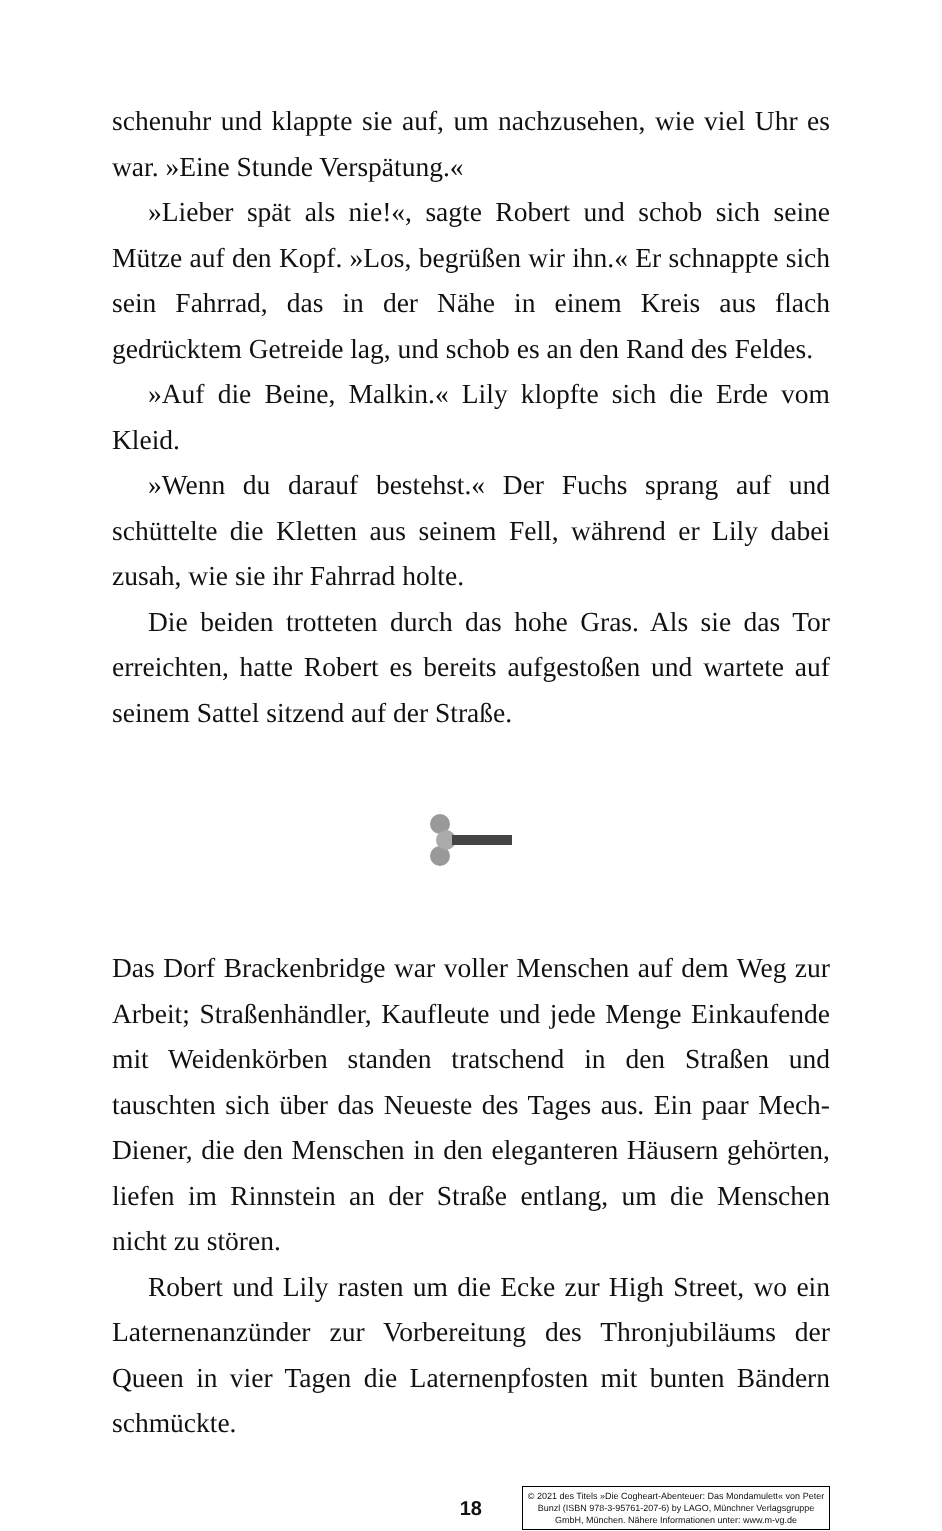schenuhr und klappte sie auf, um nachzusehen, wie viel Uhr es war. »Eine Stunde Verspätung.«
»Lieber spät als nie!«, sagte Robert und schob sich seine Mütze auf den Kopf. »Los, begrüßen wir ihn.« Er schnappte sich sein Fahrrad, das in der Nähe in einem Kreis aus flach gedrücktem Getreide lag, und schob es an den Rand des Feldes.
»Auf die Beine, Malkin.« Lily klopfte sich die Erde vom Kleid.
»Wenn du darauf bestehst.« Der Fuchs sprang auf und schüttelte die Kletten aus seinem Fell, während er Lily dabei zusah, wie sie ihr Fahrrad holte.
Die beiden trotteten durch das hohe Gras. Als sie das Tor erreichten, hatte Robert es bereits aufgestoßen und wartete auf seinem Sattel sitzend auf der Straße.
Das Dorf Brackenbridge war voller Menschen auf dem Weg zur Arbeit; Straßenhändler, Kaufleute und jede Menge Einkaufende mit Weidenkörben standen tratschend in den Straßen und tauschten sich über das Neueste des Tages aus. Ein paar Mech-Diener, die den Menschen in den eleganteren Häusern gehörten, liefen im Rinnstein an der Straße entlang, um die Menschen nicht zu stören.
Robert und Lily rasten um die Ecke zur High Street, wo ein Laternenanzünder zur Vorbereitung des Thronjubiläums der Queen in vier Tagen die Laternenpfosten mit bunten Bändern schmückte.
18
© 2021 des Titels »Die Cogheart-Abenteuer: Das Mondamulett« von Peter Bunzl (ISBN 978-3-95761-207-6) by LAGO, Münchner Verlagsgruppe GmbH, München. Nähere Informationen unter: www.m-vg.de